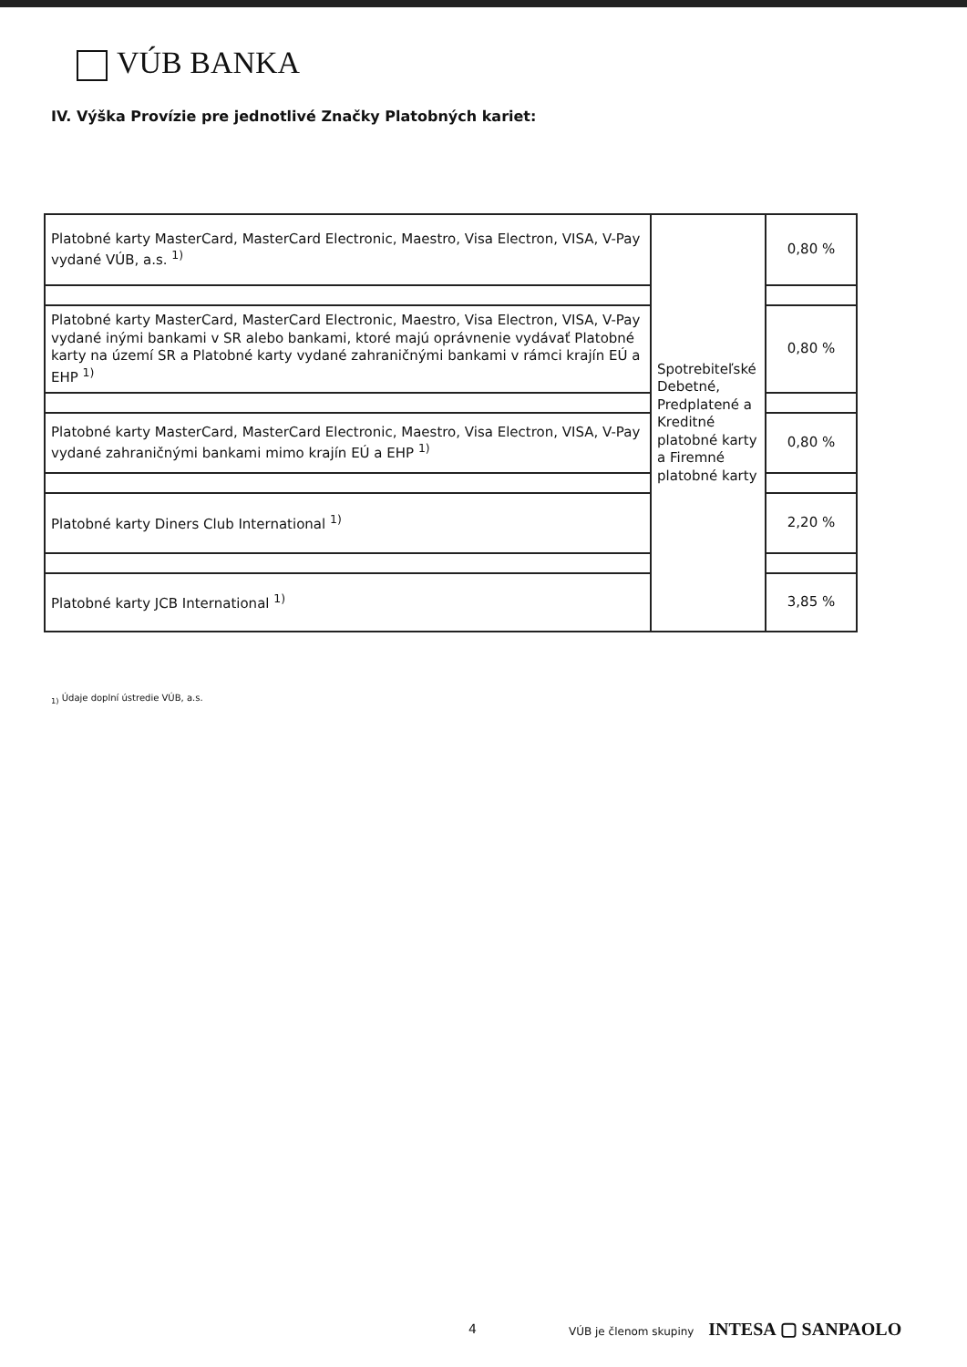VÚB BANKA
IV. Výška Provízie pre jednotlivé Značky Platobných kariet:
| Platobné karty MasterCard, MasterCard Electronic, Maestro, Visa Electron, VISA, V-Pay vydané VÚB, a.s. <sup>1)</sup> | Spotrebiteľské Debetné, Predplatené a Kreditné platobné karty a Firemné platobné karty | 0,80 % |
| Platobné karty MasterCard, MasterCard Electronic, Maestro, Visa Electron, VISA, V-Pay vydané inými bankami v SR alebo bankami, ktoré majú oprávnenie vydávať Platobné karty na území SR a Platobné karty vydané zahraničnými bankami v rámci krajín EÚ a EHP <sup>1)</sup> | | 0,80 % |
| Platobné karty MasterCard, MasterCard Electronic, Maestro, Visa Electron, VISA, V-Pay vydané zahraničnými bankami mimo krajín EÚ a EHP <sup>1)</sup> | | 0,80 % |
| Platobné karty Diners Club International <sup>1)</sup> | | 2,20 % |
| Platobné karty JCB International <sup>1)</sup> | | 3,85 % |
<sub>1)</sub> Údaje doplní ústredie VÚB, a.s.
4
VÚB je členom skupiny INTESA ▢ SANPAOLO